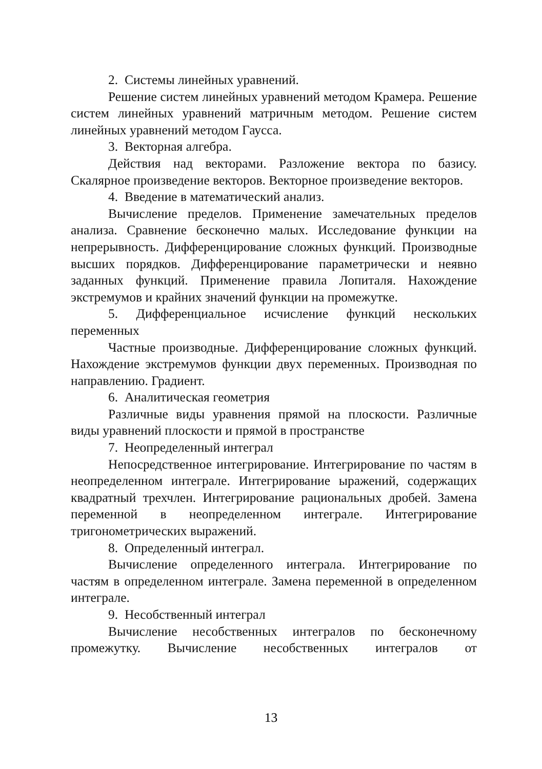2. Системы линейных уравнений.
Решение систем линейных уравнений методом Крамера. Решение систем линейных уравнений матричным методом. Решение систем линейных уравнений методом Гаусса.
3. Векторная алгебра.
Действия над векторами. Разложение вектора по базису. Скалярное произведение векторов. Векторное произведение векторов.
4. Введение в математический анализ.
Вычисление пределов. Применение замечательных пределов анализа. Сравнение бесконечно малых. Исследование функции на непрерывность. Дифференцирование сложных функций. Производные высших порядков. Дифференцирование параметрически и неявно заданных функций. Применение правила Лопиталя. Нахождение экстремумов и крайних значений функции на промежутке.
5. Дифференциальное исчисление функций нескольких переменных
Частные производные. Дифференцирование сложных функций. Нахождение экстремумов функции двух переменных. Производная по направлению. Градиент.
6. Аналитическая геометрия
Различные виды уравнения прямой на плоскости. Различные виды уравнений плоскости и прямой в пространстве
7. Неопределенный интеграл
Непосредственное интегрирование. Интегрирование по частям в неопределенном интеграле. Интегрирование ыражений, содержащих квадратный трехчлен. Интегрирование рациональных дробей. Замена переменной в неопределенном интеграле. Интегрирование тригонометрических выражений.
8. Определенный интеграл.
Вычисление определенного интеграла. Интегрирование по частям в определенном интеграле. Замена переменной в определенном интеграле.
9. Несобственный интеграл
Вычисление несобственных интегралов по бесконечному промежутку. Вычисление несобственных интегралов от
13